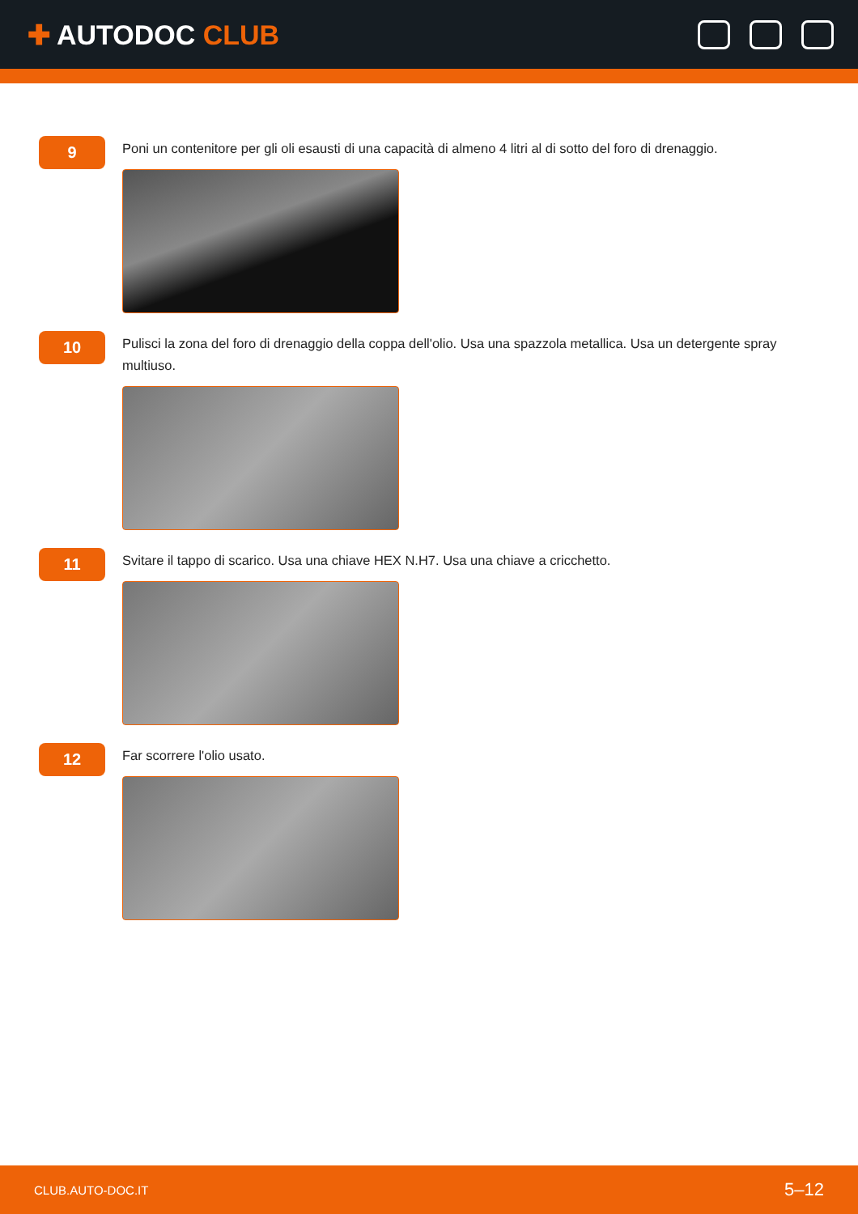✚ AUTODOC CLUB
9
Poni un contenitore per gli oli esausti di una capacità di almeno 4 litri al di sotto del foro di drenaggio.
10
Pulisci la zona del foro di drenaggio della coppa dell'olio. Usa una spazzola metallica. Usa un detergente spray multiuso.
11
Svitare il tappo di scarico. Usa una chiave HEX N.H7. Usa una chiave a cricchetto.
12
Far scorrere l'olio usato.
CLUB.AUTO-DOC.IT 5–12